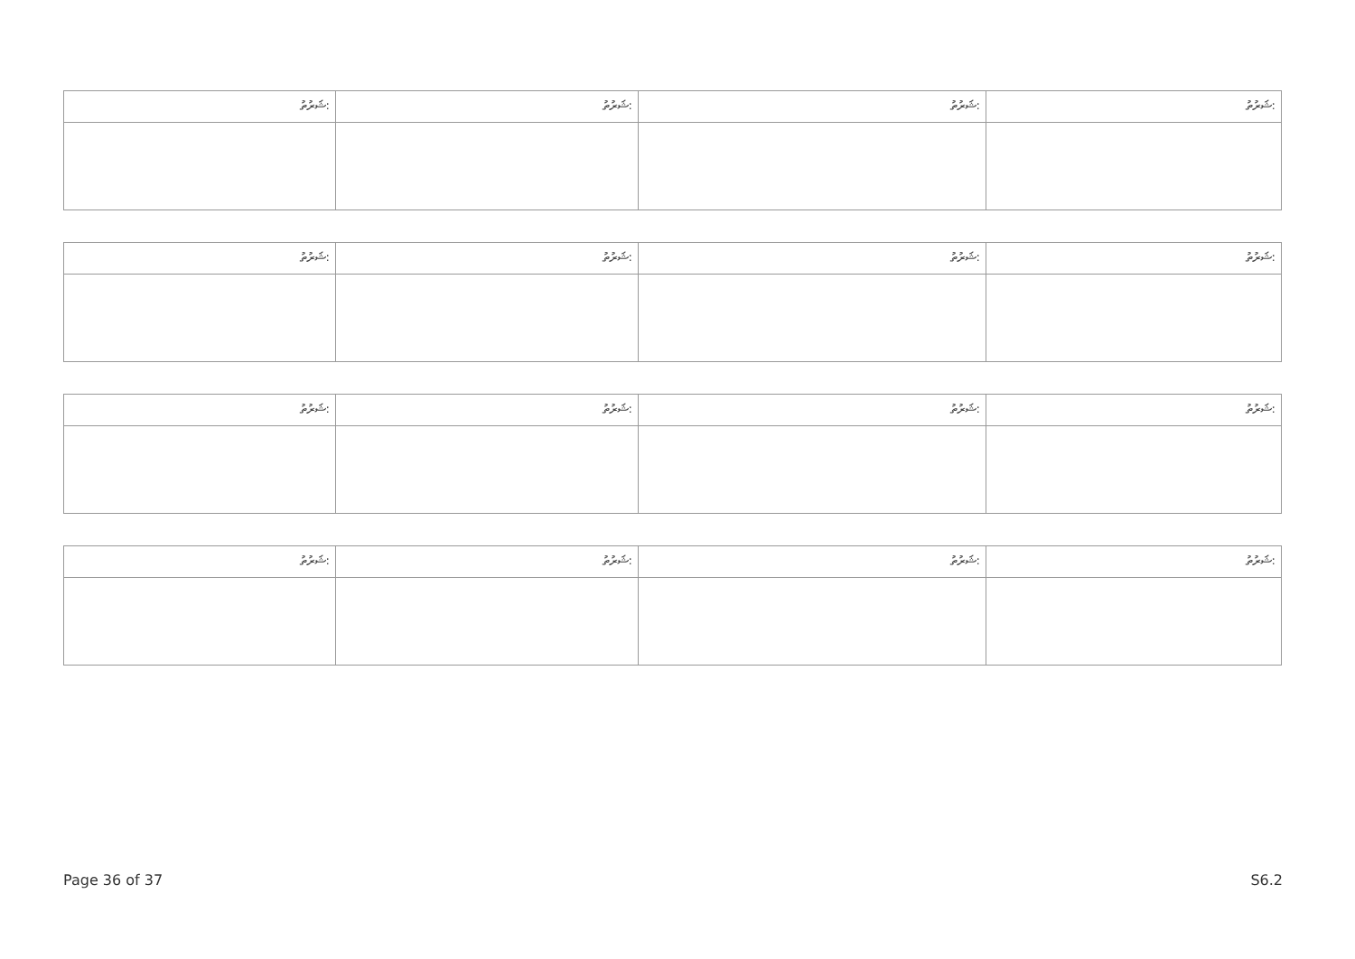| ޝަރުތު: | ޝަރުތު: | ޝަރުތު: | ޝަރުތު: |
| ޝަރުތު: | ޝަރުތު: | ޝަރުތު: | ޝަރުތު: |
| ޝަރުތު: | ޝަރުތު: | ޝަރުތު: | ޝަރުތު: |
| ޝަރުތު: | ޝަރުތު: | ޝަރުތު: | ޝަރުތު: |
Page 36 of 37 S6.2